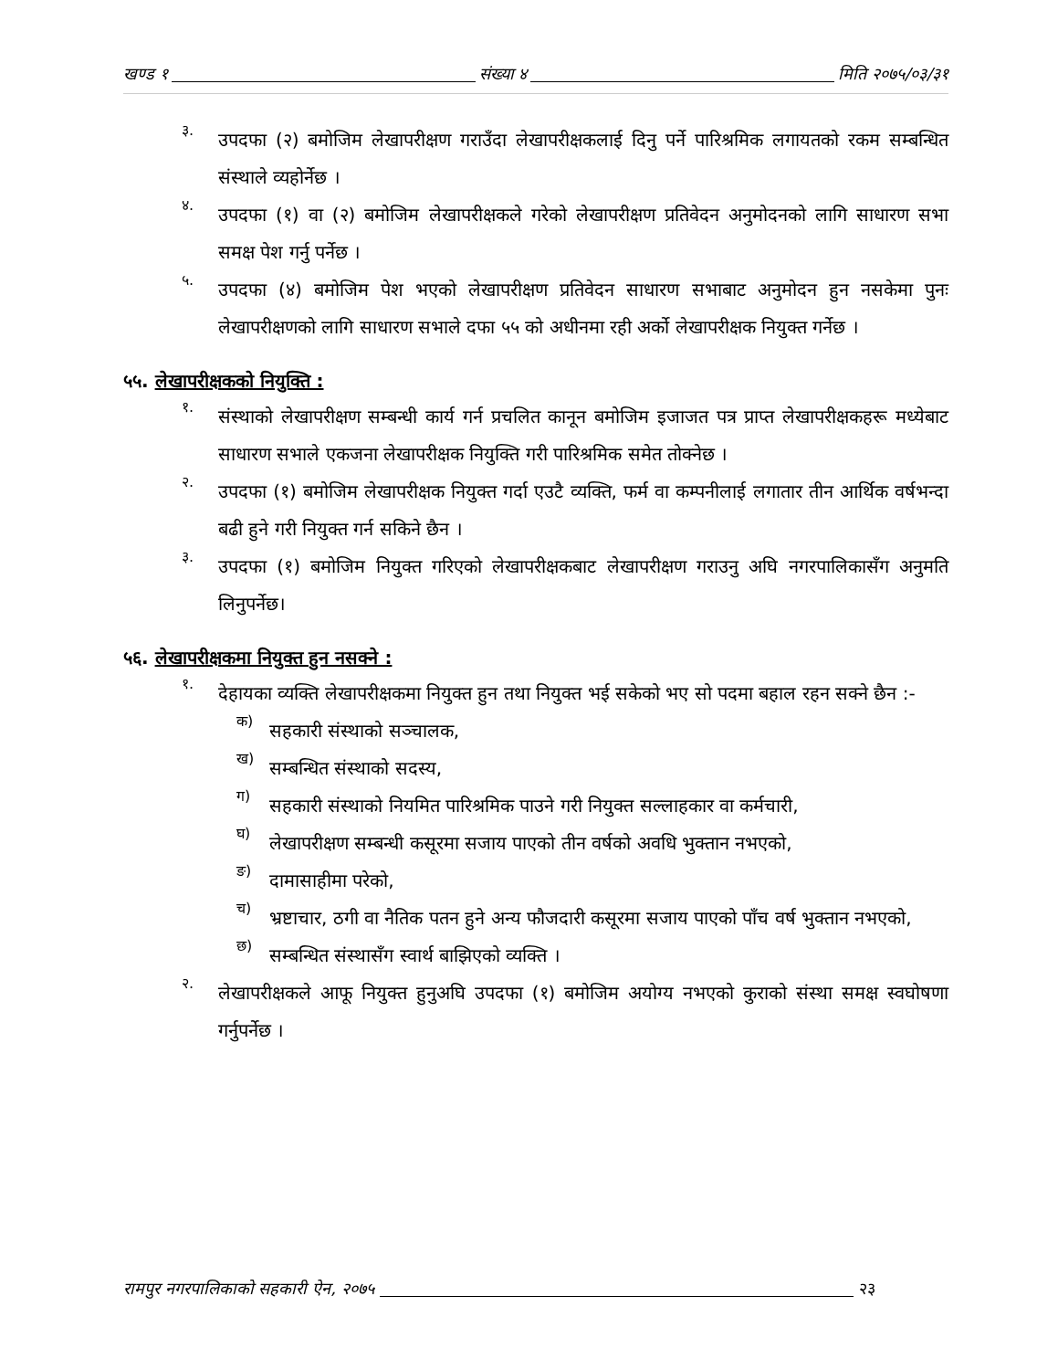खण्ड १ संख्या ४ मिति २०७५/०३/३१
३.
उपदफा (२) बमोजिम लेखापरीक्षण गराउँदा लेखापरीक्षकलाई दिनु पर्ने पारिश्रमिक लगायतको रकम सम्बन्धित संस्थाले व्यहोर्नेछ ।
४.
उपदफा (१) वा (२) बमोजिम लेखापरीक्षकले गरेको लेखापरीक्षण प्रतिवेदन अनुमोदनको लागि साधारण सभा समक्ष पेश गर्नु पर्नेछ ।
५.
उपदफा (४) बमोजिम पेश भएको लेखापरीक्षण प्रतिवेदन साधारण सभाबाट अनुमोदन हुन नसकेमा पुनः लेखापरीक्षणको लागि साधारण सभाले दफा ५५ को अधीनमा रही अर्को लेखापरीक्षक नियुक्त गर्नेछ ।
५५. लेखापरीक्षकको नियुक्ति :
१.
संस्थाको लेखापरीक्षण सम्बन्धी कार्य गर्न प्रचलित कानून बमोजिम इजाजत पत्र प्राप्त लेखापरीक्षकहरू मध्येबाट साधारण सभाले एकजना लेखापरीक्षक नियुक्ति गरी पारिश्रमिक समेत तोक्नेछ ।
२.
उपदफा (१) बमोजिम लेखापरीक्षक नियुक्त गर्दा एउटै व्यक्ति, फर्म वा कम्पनीलाई लगातार तीन आर्थिक वर्षभन्दा बढी हुने गरी नियुक्त गर्न सकिने छैन ।
३.
उपदफा (१) बमोजिम नियुक्त गरिएको लेखापरीक्षकबाट लेखापरीक्षण गराउनु अघि नगरपालिकासँग अनुमति लिनुपर्नेछ।
५६. लेखापरीक्षकमा नियुक्त हुन नसक्ने :
१.
देहायका व्यक्ति लेखापरीक्षकमा नियुक्त हुन तथा नियुक्त भई सकेको भए सो पदमा बहाल रहन सक्ने छैन :-
क)
सहकारी संस्थाको सञ्चालक,
ख)
सम्बन्धित संस्थाको सदस्य,
ग)
सहकारी संस्थाको नियमित पारिश्रमिक पाउने गरी नियुक्त सल्लाहकार वा कर्मचारी,
घ)
लेखापरीक्षण सम्बन्धी कसूरमा सजाय पाएको तीन वर्षको अवधि भुक्तान नभएको,
ङ)
दामासाहीमा परेको,
च)
भ्रष्टाचार, ठगी वा नैतिक पतन हुने अन्य फौजदारी कसूरमा सजाय पाएको पाँच वर्ष भुक्तान नभएको,
छ)
सम्बन्धित संस्थासँग स्वार्थ बाझिएको व्यक्ति ।
२.
लेखापरीक्षकले आफू नियुक्त हुनुअघि उपदफा (१) बमोजिम अयोग्य नभएको कुराको संस्था समक्ष स्वघोषणा गर्नुपर्नेछ ।
रामपुर नगरपालिकाको सहकारी ऐन, २०७५ २३